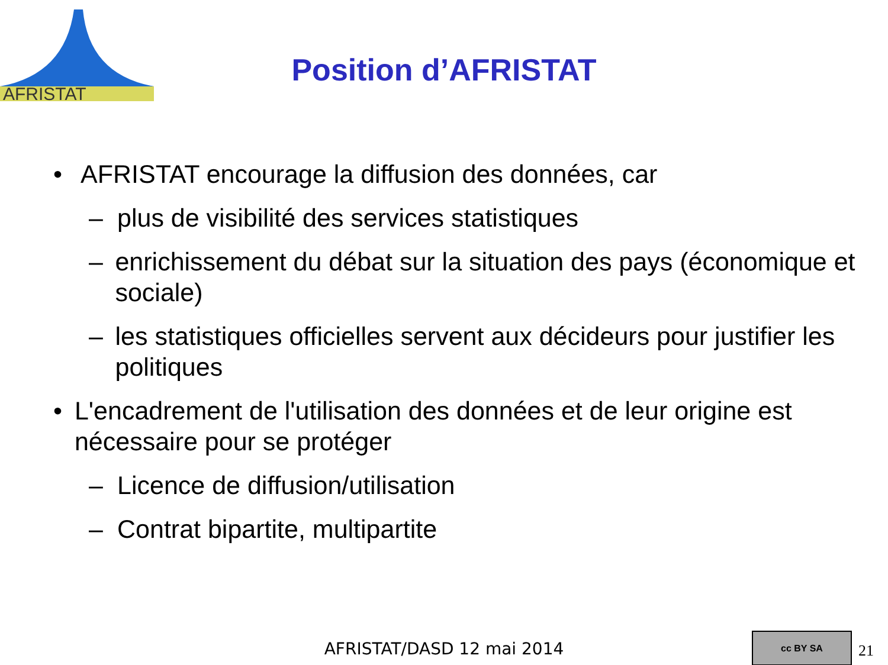AFRISTAT
Position d’AFRISTAT
• AFRISTAT encourage la diffusion des données, car
– plus de visibilité des services statistiques
– enrichissement du débat sur la situation des pays (économique et sociale)
– les statistiques officielles servent aux décideurs pour justifier les politiques
• L'encadrement de l'utilisation des données et de leur origine est nécessaire pour se protéger
– Licence de diffusion/utilisation
– Contrat bipartite, multipartite
AFRISTAT/DASD 12 mai 2014
cc BY SA
21